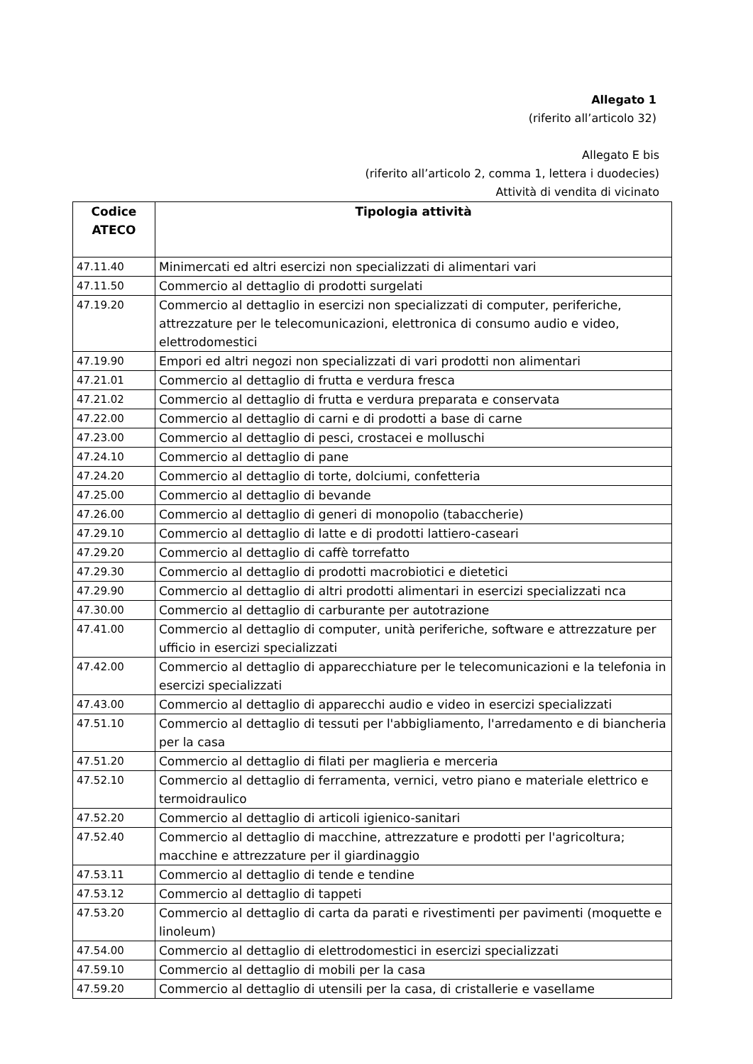Allegato 1
(riferito all’articolo 32)
Allegato E bis
(riferito all’articolo 2, comma 1, lettera i duodecies)
Attività di vendita di vicinato
| Codice ATECO | Tipologia attività |
| --- | --- |
| 47.11.40 | Minimercati ed altri esercizi non specializzati di alimentari vari |
| 47.11.50 | Commercio al dettaglio di prodotti surgelati |
| 47.19.20 | Commercio al dettaglio in esercizi non specializzati di computer, periferiche, attrezzature per le telecomunicazioni, elettronica di consumo audio e video, elettrodomestici |
| 47.19.90 | Empori ed altri negozi non specializzati di vari prodotti non alimentari |
| 47.21.01 | Commercio al dettaglio di frutta e verdura fresca |
| 47.21.02 | Commercio al dettaglio di frutta e verdura preparata e conservata |
| 47.22.00 | Commercio al dettaglio di carni e di prodotti a base di carne |
| 47.23.00 | Commercio al dettaglio di pesci, crostacei e molluschi |
| 47.24.10 | Commercio al dettaglio di pane |
| 47.24.20 | Commercio al dettaglio di torte, dolciumi, confetteria |
| 47.25.00 | Commercio al dettaglio di bevande |
| 47.26.00 | Commercio al dettaglio di generi di monopolio (tabaccherie) |
| 47.29.10 | Commercio al dettaglio di latte e di prodotti lattiero-caseari |
| 47.29.20 | Commercio al dettaglio di caffè torrefatto |
| 47.29.30 | Commercio al dettaglio di prodotti macrobiotici e dietetici |
| 47.29.90 | Commercio al dettaglio di altri prodotti alimentari in esercizi specializzati nca |
| 47.30.00 | Commercio al dettaglio di carburante per autotrazione |
| 47.41.00 | Commercio al dettaglio di computer, unità periferiche, software e attrezzature per ufficio in esercizi specializzati |
| 47.42.00 | Commercio al dettaglio di apparecchiature per le telecomunicazioni e la telefonia in esercizi specializzati |
| 47.43.00 | Commercio al dettaglio di apparecchi audio e video in esercizi specializzati |
| 47.51.10 | Commercio al dettaglio di tessuti per l'abbigliamento, l'arredamento e di biancheria per la casa |
| 47.51.20 | Commercio al dettaglio di filati per maglieria e merceria |
| 47.52.10 | Commercio al dettaglio di ferramenta, vernici, vetro piano e materiale elettrico e termoidraulico |
| 47.52.20 | Commercio al dettaglio di articoli igienico-sanitari |
| 47.52.40 | Commercio al dettaglio di macchine, attrezzature e prodotti per l'agricoltura; macchine e attrezzature per il giardinaggio |
| 47.53.11 | Commercio al dettaglio di tende e tendine |
| 47.53.12 | Commercio al dettaglio di tappeti |
| 47.53.20 | Commercio al dettaglio di carta da parati e rivestimenti per pavimenti (moquette e linoleum) |
| 47.54.00 | Commercio al dettaglio di elettrodomestici in esercizi specializzati |
| 47.59.10 | Commercio al dettaglio di mobili per la casa |
| 47.59.20 | Commercio al dettaglio di utensili per la casa, di cristallerie e vasellame |